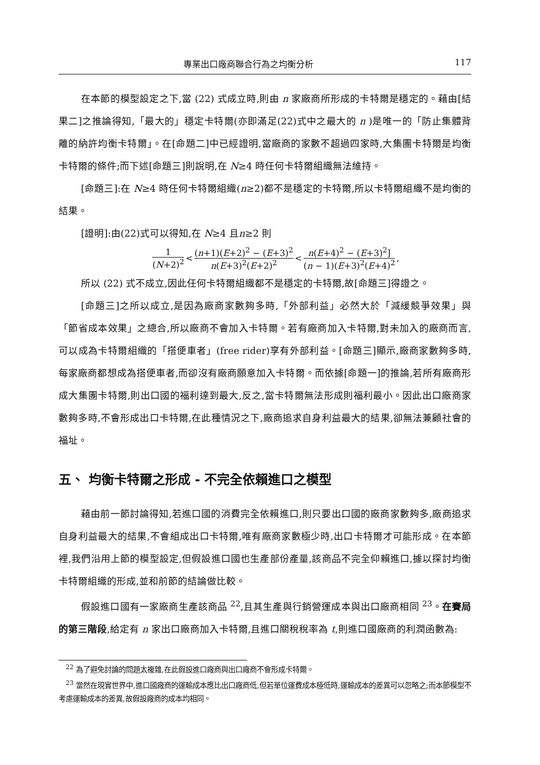專業出口廠商聯合行為之均衡分析 117
在本節的模型設定之下,當 (22) 式成立時,則由 n 家廠商所形成的卡特爾是穩定的。藉由[結果二]之推論得知,「最大的」穩定卡特爾(亦即滿足(22)式中之最大的 n )是唯一的「防止集體背離的納許均衡卡特爾」。在[命題二]中已經證明,當廠商的家數不超過四家時,大集團卡特爾是均衡卡特爾的條件;而下述[命題三]則說明,在 N≥4 時任何卡特爾組織無法維持。
[命題三]:在 N≥4 時任何卡特爾組織(n≥2)都不是穩定的卡特爾,所以卡特爾組織不是均衡的結果。
[證明]:由(22)式可以得知,在 N≥4 且n≥2 則
1 (N+2)<sup>2</sup> < (n+1)(E+2)<sup>2</sup> − (E+3)<sup>2</sup> n(E+3)<sup>2</sup>(E+2)<sup>2</sup> < n(E+4)<sup>2</sup> − (E+3)<sup>2</sup>] (n − 1)(E+3)<sup>2</sup>(E+4)<sup>2</sup>,
所以 (22) 式不成立,因此任何卡特爾組織都不是穩定的卡特爾,故[命題三]得證之。
[命題三]之所以成立,是因為廠商家數夠多時,「外部利益」必然大於「減緩競爭效果」與「節省成本效果」之總合,所以廠商不會加入卡特爾。若有廠商加入卡特爾,對未加入的廠商而言,可以成為卡特爾組織的「搭便車者」(free rider)享有外部利益。[命題三]顯示,廠商家數夠多時,每家廠商都想成為搭便車者,而卻沒有廠商願意加入卡特爾。而依據[命題一]的推論,若所有廠商形成大集團卡特爾,則出口國的福利達到最大,反之,當卡特爾無法形成則福利最小。因此出口廠商家數夠多時,不會形成出口卡特爾,在此種情況之下,廠商追求自身利益最大的結果,卻無法兼顧社會的福址。
五、 均衡卡特爾之形成 - 不完全依賴進口之模型
藉由前一節討論得知,若進口國的消費完全依賴進口,則只要出口國的廠商家數夠多,廠商追求自身利益最大的結果,不會組成出口卡特爾,唯有廠商家數極少時,出口卡特爾才可能形成。在本節裡,我們沿用上節的模型設定,但假設進口國也生產部份產量,該商品不完全仰賴進口,據以探討均衡卡特爾組織的形成,並和前節的結論做比較。
假設進口國有一家廠商生產該商品 <sup>22</sup>,且其生產與行銷營運成本與出口廠商相同 <sup>23</sup>。在賽局的第三階段,給定有 n 家出口廠商加入卡特爾,且進口關稅稅率為 t,則進口國廠商的利潤函數為:
<sup>22</sup> 為了避免討論的問題太複雜,在此假設進口廠商與出口廠商不會形成卡特爾。
<sup>23</sup> 當然在現實世界中,進口國廠商的運輸成本應比出口廠商低,但若單位運費成本極低時,運輸成本的差異可以忽略之;而本節模型不考慮運輸成本的差異,故假設廠商的成本均相同。